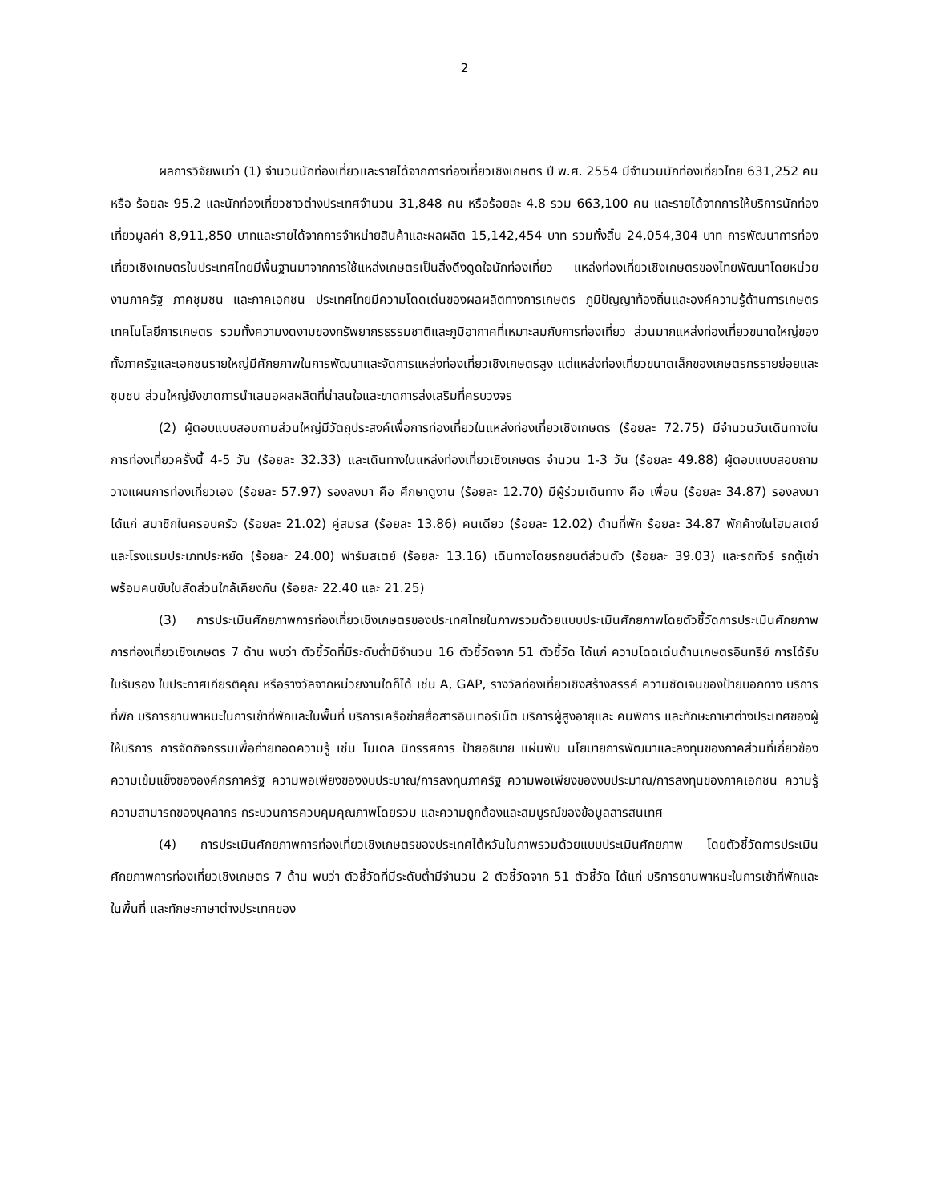2
ผลการวิจัยพบว่า (1) จำนวนนักท่องเที่ยวและรายได้จากการท่องเที่ยวเชิงเกษตร ปี พ.ศ. 2554 มีจำนวนนักท่องเที่ยวไทย 631,252 คน หรือ ร้อยละ 95.2 และนักท่องเที่ยวชาวต่างประเทศจำนวน 31,848 คน หรือร้อยละ 4.8 รวม 663,100 คน และรายได้จากการให้บริการนักท่องเที่ยวมูลค่า 8,911,850 บาทและรายได้จากการจำหน่ายสินค้าและผลผลิต 15,142,454 บาท รวมทั้งสิ้น 24,054,304 บาท การพัฒนาการท่องเที่ยวเชิงเกษตรในประเทศไทยมีพื้นฐานมาจากการใช้แหล่งเกษตรเป็นสิ่งดึงดูดใจนักท่องเที่ยว แหล่งท่องเที่ยวเชิงเกษตรของไทยพัฒนาโดยหน่วยงานภาครัฐ ภาคชุมชน และภาคเอกชน ประเทศไทยมีความโดดเด่นของผลผลิตทางการเกษตร ภูมิปัญญาท้องถิ่นและองค์ความรู้ด้านการเกษตร เทคโนโลยีการเกษตร รวมทั้งความงดงามของทรัพยากรธรรมชาติและภูมิอากาศที่เหมาะสมกับการท่องเที่ยว ส่วนมากแหล่งท่องเที่ยวขนาดใหญ่ของทั้งภาครัฐและเอกชนรายใหญ่มีศักยภาพในการพัฒนาและจัดการแหล่งท่องเที่ยวเชิงเกษตรสูง แต่แหล่งท่องเที่ยวขนาดเล็กของเกษตรกรรายย่อยและชุมชน ส่วนใหญ่ยังขาดการนำเสนอผลผลิตที่น่าสนใจและขาดการส่งเสริมที่ครบวงจร
(2) ผู้ตอบแบบสอบถามส่วนใหญ่มีวัตถุประสงค์เพื่อการท่องเที่ยวในแหล่งท่องเที่ยวเชิงเกษตร (ร้อยละ 72.75) มีจำนวนวันเดินทางในการท่องเที่ยวครั้งนี้ 4-5 วัน (ร้อยละ 32.33) และเดินทางในแหล่งท่องเที่ยวเชิงเกษตร จำนวน 1-3 วัน (ร้อยละ 49.88) ผู้ตอบแบบสอบถามวางแผนการท่องเที่ยวเอง (ร้อยละ 57.97) รองลงมา คือ ศึกษาดูงาน (ร้อยละ 12.70) มีผู้ร่วมเดินทาง คือ เพื่อน (ร้อยละ 34.87) รองลงมา ได้แก่ สมาชิกในครอบครัว (ร้อยละ 21.02) คู่สมรส (ร้อยละ 13.86) คนเดียว (ร้อยละ 12.02) ด้านที่พัก ร้อยละ 34.87 พักค้างในโฮมสเตย์ และโรงแรมประเภทประหยัด (ร้อยละ 24.00) ฟาร์มสเตย์ (ร้อยละ 13.16) เดินทางโดยรถยนต์ส่วนตัว (ร้อยละ 39.03) และรถทัวร์ รถตู้เช่าพร้อมคนขับในสัดส่วนใกล้เคียงกัน (ร้อยละ 22.40 และ 21.25)
(3) การประเมินศักยภาพการท่องเที่ยวเชิงเกษตรของประเทศไทยในภาพรวมด้วยแบบประเมินศักยภาพโดยตัวชี้วัดการประเมินศักยภาพการท่องเที่ยวเชิงเกษตร 7 ด้าน พบว่า ตัวชี้วัดที่มีระดับต่ำมีจำนวน 16 ตัวชี้วัดจาก 51 ตัวชี้วัด ได้แก่ ความโดดเด่นด้านเกษตรอินทรีย์ การได้รับใบรับรอง ใบประกาศเกียรติคุณ หรือรางวัลจากหน่วยงานใดก็ได้ เช่น A, GAP, รางวัลท่องเที่ยวเชิงสร้างสรรค์ ความชัดเจนของป้ายบอกทาง บริการที่พัก บริการยานพาหนะในการเข้าที่พักและในพื้นที่ บริการเครือข่ายสื่อสารอินเทอร์เน็ต บริการผู้สูงอายุและ คนพิการ และทักษะภาษาต่างประเทศของผู้ให้บริการ การจัดกิจกรรมเพื่อถ่ายทอดความรู้ เช่น โมเดล นิทรรศการ ป้ายอธิบาย แผ่นพับ นโยบายการพัฒนาและลงทุนของภาคส่วนที่เกี่ยวข้องความเข้มแข็งขององค์กรภาครัฐ ความพอเพียงของงบประมาณ/การลงทุนภาครัฐ ความพอเพียงของงบประมาณ/การลงทุนของภาคเอกชน ความรู้ความสามารถของบุคลากร กระบวนการควบคุมคุณภาพโดยรวม และความถูกต้องและสมบูรณ์ของข้อมูลสารสนเทศ
(4) การประเมินศักยภาพการท่องเที่ยวเชิงเกษตรของประเทศไต้หวันในภาพรวมด้วยแบบประเมินศักยภาพ โดยตัวชี้วัดการประเมินศักยภาพการท่องเที่ยวเชิงเกษตร 7 ด้าน พบว่า ตัวชี้วัดที่มีระดับต่ำมีจำนวน 2 ตัวชี้วัดจาก 51 ตัวชี้วัด ได้แก่ บริการยานพาหนะในการเข้าที่พักและในพื้นที่ และทักษะภาษาต่างประเทศของ